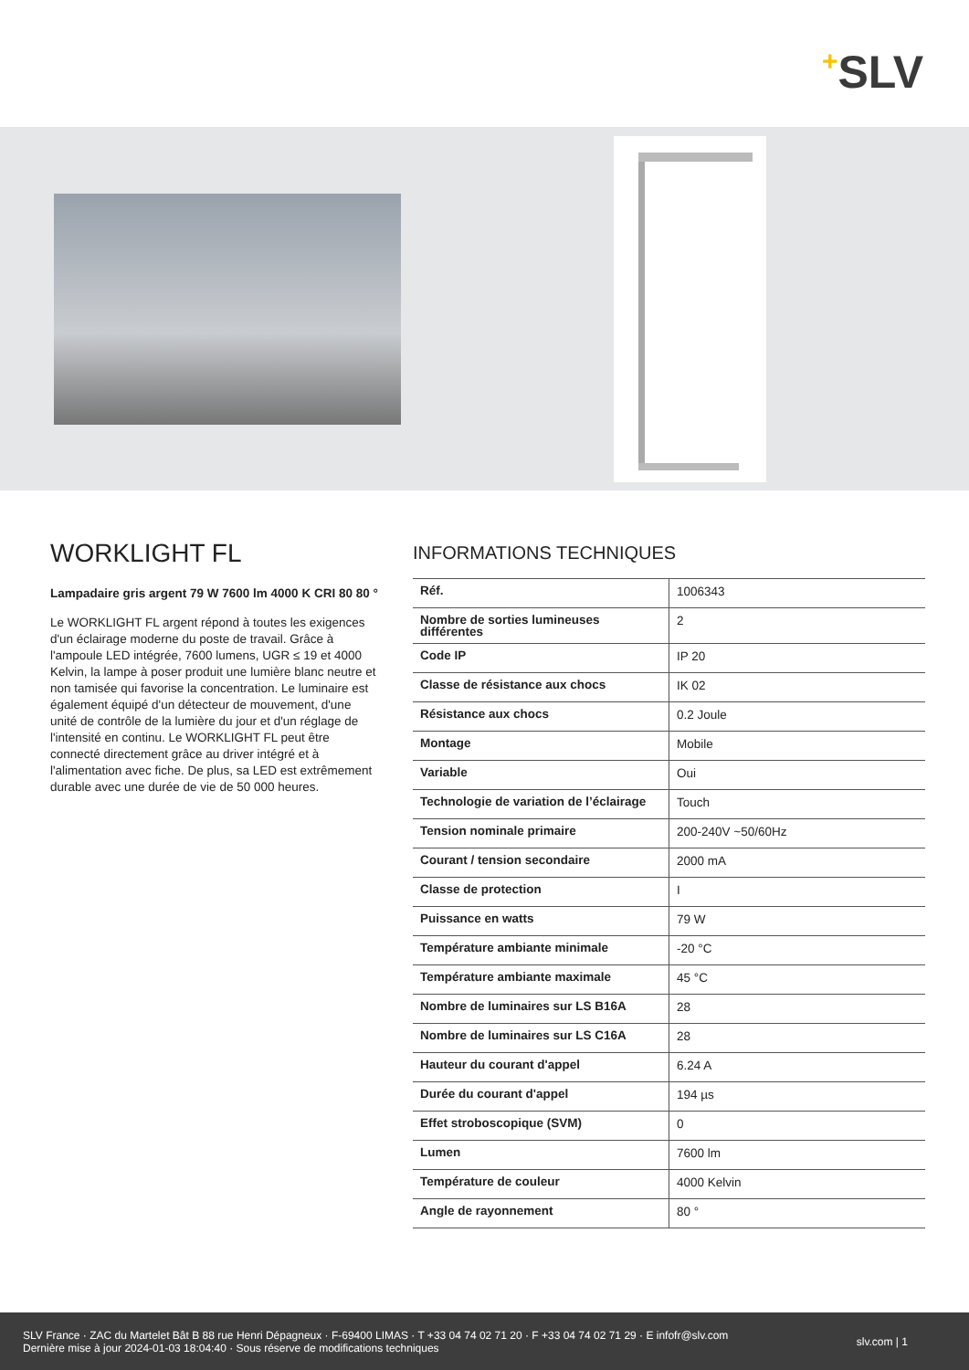+SLV
WORKLIGHT FL
Lampadaire gris argent 79 W 7600 lm 4000 K CRI 80 80 °
Le WORKLIGHT FL argent répond à toutes les exigences d'un éclairage moderne du poste de travail. Grâce à l'ampoule LED intégrée, 7600 lumens, UGR ≤ 19 et 4000 Kelvin, la lampe à poser produit une lumière blanc neutre et non tamisée qui favorise la concentration. Le luminaire est également équipé d'un détecteur de mouvement, d'une unité de contrôle de la lumière du jour et d'un réglage de l'intensité en continu. Le WORKLIGHT FL peut être connecté directement grâce au driver intégré et à l'alimentation avec fiche. De plus, sa LED est extrêmement durable avec une durée de vie de 50 000 heures.
INFORMATIONS TECHNIQUES
| Réf. | 1006343 |
| Nombre de sorties lumineuses différentes | 2 |
| Code IP | IP 20 |
| Classe de résistance aux chocs | IK 02 |
| Résistance aux chocs | 0.2 Joule |
| Montage | Mobile |
| Variable | Oui |
| Technologie de variation de l’éclairage | Touch |
| Tension nominale primaire | 200-240V ~50/60Hz |
| Courant / tension secondaire | 2000 mA |
| Classe de protection | I |
| Puissance en watts | 79 W |
| Température ambiante minimale | -20 °C |
| Température ambiante maximale | 45 °C |
| Nombre de luminaires sur LS B16A | 28 |
| Nombre de luminaires sur LS C16A | 28 |
| Hauteur du courant d'appel | 6.24 A |
| Durée du courant d'appel | 194 µs |
| Effet stroboscopique (SVM) | 0 |
| Lumen | 7600 lm |
| Température de couleur | 4000 Kelvin |
| Angle de rayonnement | 80 ° |
SLV France · ZAC du Martelet Bât B 88 rue Henri Dépagneux · F-69400 LIMAS · T +33 04 74 02 71 20 · F +33 04 74 02 71 29 · E infofr@slv.com
Dernière mise à jour 2024-01-03 18:04:40 · Sous réserve de modifications techniques
slv.com | 1